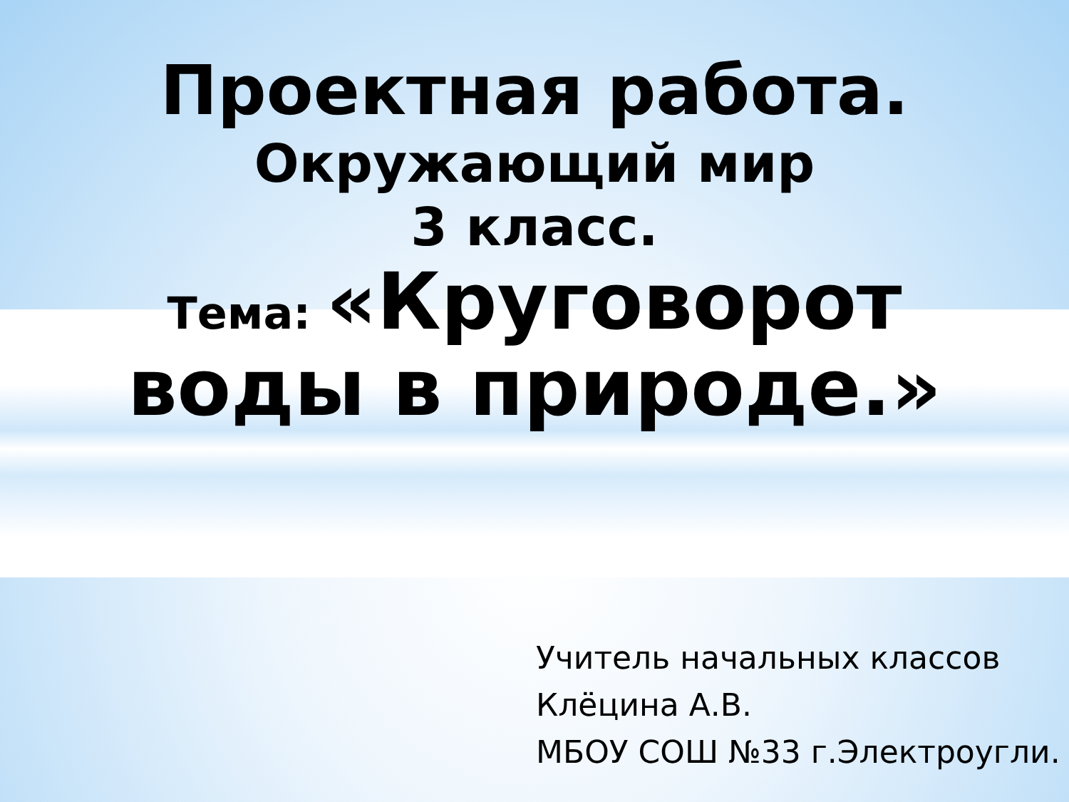Проектная работа.
Окружающий мир
3 класс.
Тема: «Круговорот
воды в природе.»
Учитель начальных классов
Клёцина А.В.
МБОУ СОШ №33 г.Электроугли.